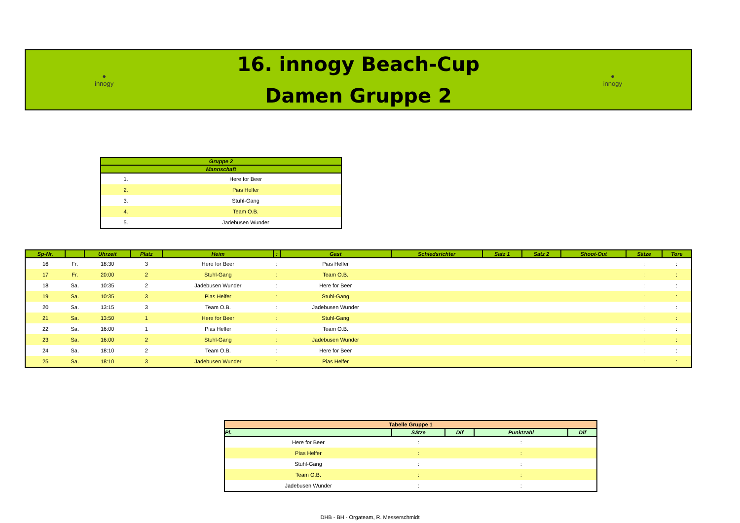●
innogy
16. innogy Beach-Cup
Damen Gruppe 2
●
innogy
| Gruppe 2 | |
| --- | --- |
| Mannschaft | |
| 1. | Here for Beer |
| 2. | Pias Helfer |
| 3. | Stuhl-Gang |
| 4. | Team O.B. |
| 5. | Jadebusen Wunder |
| Sp-Nr. | | Uhrzeit | Platz | Heim | : | Gast | Schiedsrichter | Satz 1 | Satz 2 | Shoot-Out | Sätze | Tore |
| --- | --- | --- | --- | --- | --- | --- | --- | --- | --- | --- | --- | --- |
| 16 | Fr. | 18:30 | 3 | Here for Beer | : | Pias Helfer | | | | | : | : |
| 17 | Fr. | 20:00 | 2 | Stuhl-Gang | : | Team O.B. | | | | | : | : |
| 18 | Sa. | 10:35 | 2 | Jadebusen Wunder | : | Here for Beer | | | | | : | : |
| 19 | Sa. | 10:35 | 3 | Pias Helfer | : | Stuhl-Gang | | | | | : | : |
| 20 | Sa. | 13:15 | 3 | Team O.B. | : | Jadebusen Wunder | | | | | : | : |
| 21 | Sa. | 13:50 | 1 | Here for Beer | : | Stuhl-Gang | | | | | : | : |
| 22 | Sa. | 16:00 | 1 | Pias Helfer | : | Team O.B. | | | | | : | : |
| 23 | Sa. | 16:00 | 2 | Stuhl-Gang | : | Jadebusen Wunder | | | | | : | : |
| 24 | Sa. | 18:10 | 2 | Team O.B. | : | Here for Beer | | | | | : | : |
| 25 | Sa. | 18:10 | 3 | Jadebusen Wunder | : | Pias Helfer | | | | | : | : |
| Tabelle Gruppe 1 | | | | |
| --- | --- | --- | --- | --- |
| Pl. | Sätze | Dif | Punktzahl | Dif |
| Here for Beer | : | | : | |
| Pias Helfer | : | | : | |
| Stuhl-Gang | : | | : | |
| Team O.B. | : | | : | |
| Jadebusen Wunder | : | | : | |
DHB - BH - Orgateam, R. Messerschmidt